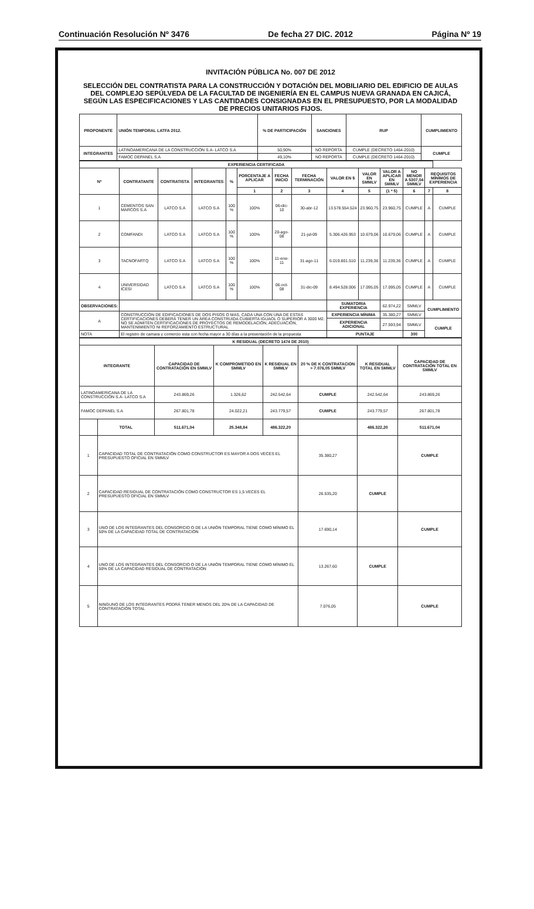Continuación Resolución Nº 3476 De fecha 27 DIC. 2012 Página Nº 19
INVITACIÓN PÚBLICA No. 007 DE 2012
SELECCIÓN DEL CONTRATISTA PARA LA CONSTRUCCIÓN Y DOTACIÓN DEL MOBILIARIO DEL EDIFICIO DE AULAS DEL COMPLEJO SEPÚLVEDA DE LA FACULTAD DE INGENIERÍA EN EL CAMPUS NUEVA GRANADA EN CAJICÁ, SEGÚN LAS ESPECIFICACIONES Y LAS CANTIDADES CONSIGNADAS EN EL PRESUPUESTO, POR LA MODALIDAD DE PRECIOS UNITARIOS FIJOS.
| PROPONENTE | UNIÓN TEMPORAL LATFA 2012. | % DE PARTICIPACIÓN | SANCIONES | RUP | CUMPLIMIENTO |
| --- | --- | --- | --- | --- | --- |
| INTEGRANTES | LATINOAMERICANA DE LA CONSTRUCCIÓN S.A- LATCO S.A | 50,90% | NO REPORTA | CUMPLE (DECRETO 1464-2010) | CUMPLE |
| | FAMOC DEPANEL S.A | 49,10% | NO REPORTA | CUMPLE (DECRETO 1464-2010) | |
| EXPERIENCIA CERTIFICADA | | | | | | | | | | | | | |
| --- | --- | --- | --- | --- | --- | --- | --- | --- | --- | --- | --- | --- | --- |
| Nº | CONTRATANTE | CONTRATISTA | INTEGRANTES | % | PORCENTAJE A APLICAR | FECHA INICIO | FECHA TERMINACIÓN | VALOR EN $ | VALOR EN SMMLV | VALOR A APLICAR EN SMMLV | NO MENOR A 5307,04 SMMLV | REQUISITOS MÍNIMOS DE EXPERIENCIA | |
| | | | | | 1 | 2 | 3 | 4 | 5 | (1 * 5) | 6 | 7 | 8 |
| 1 | CEMENTOS SAN MARCOS S.A | LATCO S.A | LATCO S.A | 100 % | 100% | 06-dic-10 | 30-abr-12 | 13.578.554.524 | 23.960,75 | 23.960,75 | CUMPLE | A | CUMPLE |
| 2 | COMFANDI | LATCO S.A | LATCO S.A | 100 % | 100% | 20-ago-08 | 21-jul-09 | 5.306.426.953 | 10.679,06 | 10.679,06 | CUMPLE | A | CUMPLE |
| 3 | TACNOFARTQ | LATCO S.A | LATCO S.A | 100 % | 100% | 11-ene-11 | 31-ago-11 | 6.019.801.510 | 11.239,36 | 11.239,36 | CUMPLE | A | CUMPLE |
| 4 | UNIVERSIDAD ICESI | LATCO S.A | LATCO S.A | 100 % | 100% | 06-oct-08 | 31-dic-09 | 8.494.528.006 | 17.095,05 | 17.095,05 | CUMPLE | A | CUMPLE |
| OBSERVACIONES: | | | | | | | | SUMATORIA EXPERIENCIA | | 62.974,22 | SMMLV | CUMPLIMIENTO | |
| A | CONSTRUCCIÓN DE EDIFICACIONES DE DOS PISOS O MAS, CADA UNA CON UNA DE ESTAS CERTIFICACIONES DEBERÁ TENER UN ÁREA CONSTRUIDA CUBIERTA IGUAOL O SUPERIOR A 3000 M2. NO SE ADMITEN CERTIFICACIONES DE PROYECTOS DE REMODELACIÓN, ADECUACIÓN, MANTENIMIENTO NI REFORZAMIENTO ESTRUCTURAL | | | | | | | EXPERIENCIA MÍNIMA | | 35.380,27 | SMMLV | | |
| | | | | | | | | EXPERIENCIA ADICIONAL | | 27.593,94 | SMMLV | CUMPLE | |
| NOTA | El registro de camara y comercio esta con fecha mayor a 30 días a la presentación de la propuesta | | | | | | | PUNTAJE | | | 300 | | |
| K RESIDUAL (DECRETO 1474 DE 2010) | | | | | | | |
| --- | --- | --- | --- | --- | --- | --- | --- |
| INTEGRANTE | | CAPACIDAD DE CONTRATACIÓN EN SMMLV | K COMPROMETIDO EN SMMLV | K RESIDUAL EN SMMLV | 20 % DE K CONTRATACION > 7.076,05 SMMLV | K RESIDUAL TOTAL EN SMMLV | CAPACIDAD DE CONTRATACIÓN TOTAL EN SMMLV |
| LATINOAMERICANA DE LA CONSTRUCCIÓN S.A- LATCO S.A | | 243.869,26 | 1.326,62 | 242.542,64 | CUMPLE | 242.542,64 | 243.869,26 |
| FAMOC DEPANEL S.A | | 267.801,78 | 24.022,21 | 243.779,57 | CUMPLE | 243.779,57 | 267.801,78 |
| | TOTAL | 511.671,04 | 25.348,84 | 486.322,20 | | 486.322,20 | 511.671,04 |
| 1 | CAPACIDAD TOTAL DE CONTRATACIÓN COMO CONSTRUCTOR ES MAYOR A DOS VECES EL PRESUPUESTO OFICIAL EN SMMLV | | | | 35.380,27 | | CUMPLE |
| 2 | CAPACIDAD RESIDUAL DE CONTRATACIÓN COMO CONSTRUCTOR ES 1,5 VECES EL PRESUPUESTO OFICIAL EN SMMLV | | | | 26.535,20 | CUMPLE | |
| 3 | UNO DE LOS INTEGRANTES DEL CONSORCIO O DE LA UNIÓN TEMPORAL TIENE COMO MÍNIMO EL 50% DE LA CAPACIDAD TOTAL DE CONTRATACIÓN | | | | 17.690,14 | | CUMPLE |
| 4 | UNO DE LOS INTEGRANTES DEL CONSORCIO O DE LA UNIÓN TEMPORAL TIENE COMO MÍNIMO EL 50% DE LA CAPACIDAD RESIDUAL DE CONTRATACIÓN | | | | 13.267,60 | CUMPLE | |
| 5 | NINGUNO DE LOS INTEGRANTES PODRÁ TENER MENOS DEL 20% DE LA CAPACIDAD DE CONTRATACIÓN TOTAL | | | | 7.076,05 | | CUMPLE |